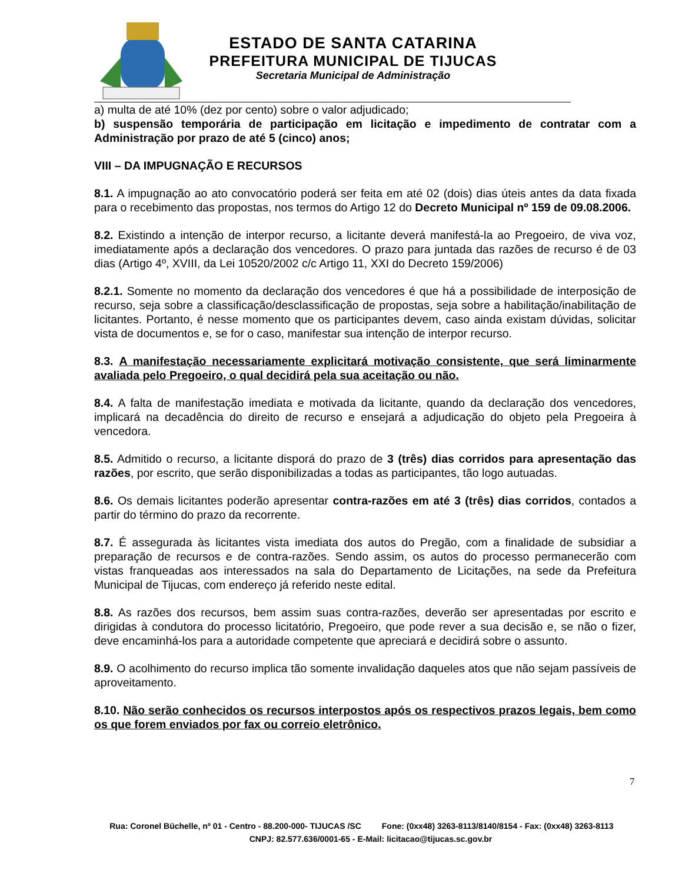ESTADO DE SANTA CATARINA
PREFEITURA MUNICIPAL DE TIJUCAS
Secretaria Municipal de Administração
a) multa de até 10% (dez por cento) sobre o valor adjudicado;
b) suspensão temporária de participação em licitação e impedimento de contratar com a Administração por prazo de até 5 (cinco) anos;
VIII – DA IMPUGNAÇÃO E RECURSOS
8.1. A impugnação ao ato convocatório poderá ser feita em até 02 (dois) dias úteis antes da data fixada para o recebimento das propostas, nos termos do Artigo 12 do Decreto Municipal nº 159 de 09.08.2006.
8.2. Existindo a intenção de interpor recurso, a licitante deverá manifestá-la ao Pregoeiro, de viva voz, imediatamente após a declaração dos vencedores. O prazo para juntada das razões de recurso é de 03 dias (Artigo 4º, XVIII, da Lei 10520/2002 c/c Artigo 11, XXI do Decreto 159/2006)
8.2.1. Somente no momento da declaração dos vencedores é que há a possibilidade de interposição de recurso, seja sobre a classificação/desclassificação de propostas, seja sobre a habilitação/inabilitação de licitantes. Portanto, é nesse momento que os participantes devem, caso ainda existam dúvidas, solicitar vista de documentos e, se for o caso, manifestar sua intenção de interpor recurso.
8.3. A manifestação necessariamente explicitará motivação consistente, que será liminarmente avaliada pelo Pregoeiro, o qual decidirá pela sua aceitação ou não.
8.4. A falta de manifestação imediata e motivada da licitante, quando da declaração dos vencedores, implicará na decadência do direito de recurso e ensejará a adjudicação do objeto pela Pregoeira à vencedora.
8.5. Admitido o recurso, a licitante disporá do prazo de 3 (três) dias corridos para apresentação das razões, por escrito, que serão disponibilizadas a todas as participantes, tão logo autuadas.
8.6. Os demais licitantes poderão apresentar contra-razões em até 3 (três) dias corridos, contados a partir do término do prazo da recorrente.
8.7. É assegurada às licitantes vista imediata dos autos do Pregão, com a finalidade de subsidiar a preparação de recursos e de contra-razões. Sendo assim, os autos do processo permanecerão com vistas franqueadas aos interessados na sala do Departamento de Licitações, na sede da Prefeitura Municipal de Tijucas, com endereço já referido neste edital.
8.8. As razões dos recursos, bem assim suas contra-razões, deverão ser apresentadas por escrito e dirigidas à condutora do processo licitatório, Pregoeiro, que pode rever a sua decisão e, se não o fizer, deve encaminhá-los para a autoridade competente que apreciará e decidirá sobre o assunto.
8.9. O acolhimento do recurso implica tão somente invalidação daqueles atos que não sejam passíveis de aproveitamento.
8.10. Não serão conhecidos os recursos interpostos após os respectivos prazos legais, bem como os que forem enviados por fax ou correio eletrônico.
7
Rua: Coronel Büchelle, nº 01 - Centro - 88.200-000- TIJUCAS /SC Fone: (0xx48) 3263-8113/8140/8154 - Fax: (0xx48) 3263-8113 CNPJ: 82.577.636/0001-65 - E-Mail: licitacao@tijucas.sc.gov.br